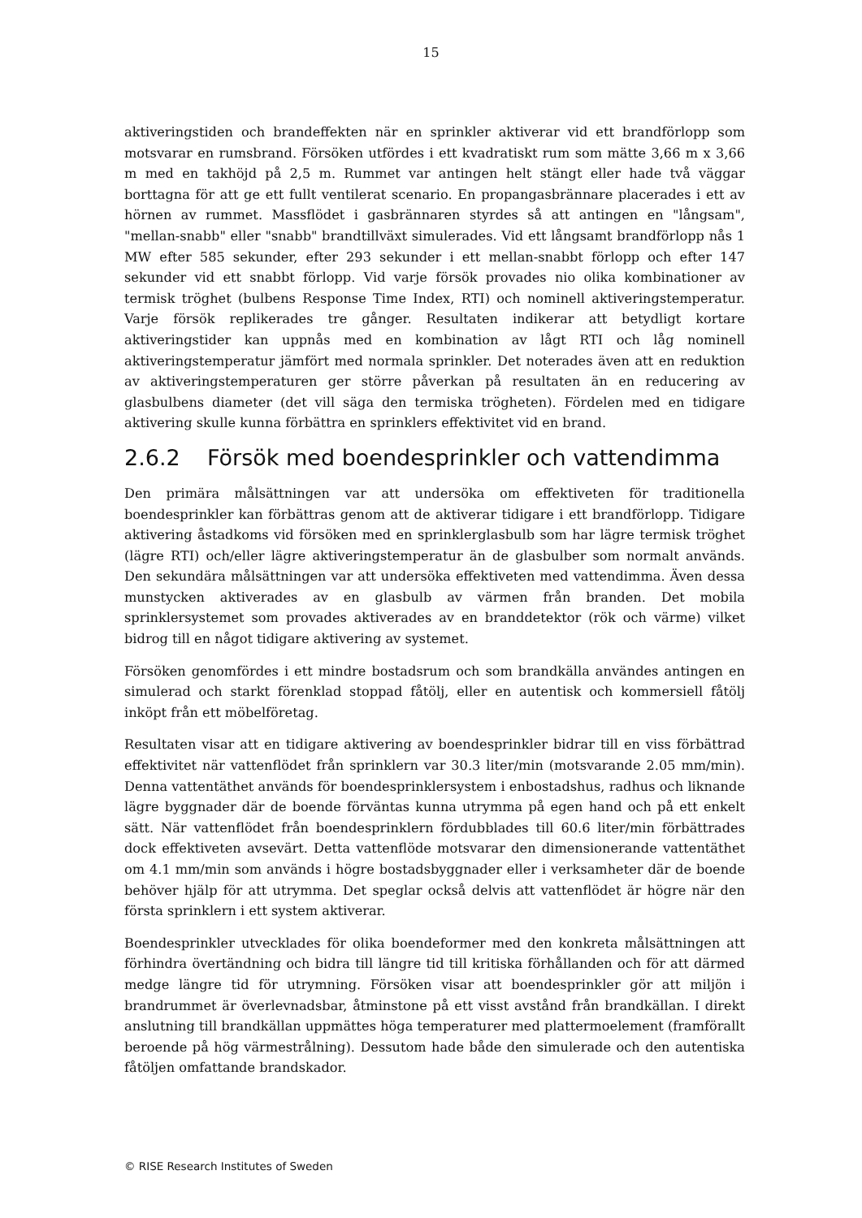15
aktiveringstiden och brandeffekten när en sprinkler aktiverar vid ett brandförlopp som motsvarar en rumsbrand. Försöken utfördes i ett kvadratiskt rum som mätte 3,66 m x 3,66 m med en takhöjd på 2,5 m. Rummet var antingen helt stängt eller hade två väggar borttagna för att ge ett fullt ventilerat scenario. En propangasbrännare placerades i ett av hörnen av rummet. Massflödet i gasbrännaren styrdes så att antingen en "långsam", "mellan-snabb" eller "snabb" brandtillväxt simulerades. Vid ett långsamt brandförlopp nås 1 MW efter 585 sekunder, efter 293 sekunder i ett mellan-snabbt förlopp och efter 147 sekunder vid ett snabbt förlopp. Vid varje försök provades nio olika kombinationer av termisk tröghet (bulbens Response Time Index, RTI) och nominell aktiveringstemperatur. Varje försök replikerades tre gånger. Resultaten indikerar att betydligt kortare aktiveringstider kan uppnås med en kombination av lågt RTI och låg nominell aktiveringstemperatur jämfört med normala sprinkler. Det noterades även att en reduktion av aktiveringstemperaturen ger större påverkan på resultaten än en reducering av glasbulbens diameter (det vill säga den termiska trögheten). Fördelen med en tidigare aktivering skulle kunna förbättra en sprinklers effektivitet vid en brand.
2.6.2 Försök med boendesprinkler och vattendimma
Den primära målsättningen var att undersöka om effektiveten för traditionella boendesprinkler kan förbättras genom att de aktiverar tidigare i ett brandförlopp. Tidigare aktivering åstadkoms vid försöken med en sprinklerglasbulb som har lägre termisk tröghet (lägre RTI) och/eller lägre aktiveringstemperatur än de glasbulber som normalt används. Den sekundära målsättningen var att undersöka effektiveten med vattendimma. Även dessa munstycken aktiverades av en glasbulb av värmen från branden. Det mobila sprinklersystemet som provades aktiverades av en branddetektor (rök och värme) vilket bidrog till en något tidigare aktivering av systemet.
Försöken genomfördes i ett mindre bostadsrum och som brandkälla användes antingen en simulerad och starkt förenklad stoppad fåtölj, eller en autentisk och kommersiell fåtölj inköpt från ett möbelföretag.
Resultaten visar att en tidigare aktivering av boendesprinkler bidrar till en viss förbättrad effektivitet när vattenflödet från sprinklern var 30.3 liter/min (motsvarande 2.05 mm/min). Denna vattentäthet används för boendesprinklersystem i enbostadshus, radhus och liknande lägre byggnader där de boende förväntas kunna utrymma på egen hand och på ett enkelt sätt. När vattenflödet från boendesprinklern fördubblades till 60.6 liter/min förbättrades dock effektiveten avsevärt. Detta vattenflöde motsvarar den dimensionerande vattentäthet om 4.1 mm/min som används i högre bostadsbyggnader eller i verksamheter där de boende behöver hjälp för att utrymma. Det speglar också delvis att vattenflödet är högre när den första sprinklern i ett system aktiverar.
Boendesprinkler utvecklades för olika boendeformer med den konkreta målsättningen att förhindra övertändning och bidra till längre tid till kritiska förhållanden och för att därmed medge längre tid för utrymning. Försöken visar att boendesprinkler gör att miljön i brandrummet är överlevnadsbar, åtminstone på ett visst avstånd från brandkällan. I direkt anslutning till brandkällan uppmättes höga temperaturer med plattermoelement (framförallt beroende på hög värmestrålning). Dessutom hade både den simulerade och den autentiska fåtöljen omfattande brandskador.
© RISE Research Institutes of Sweden